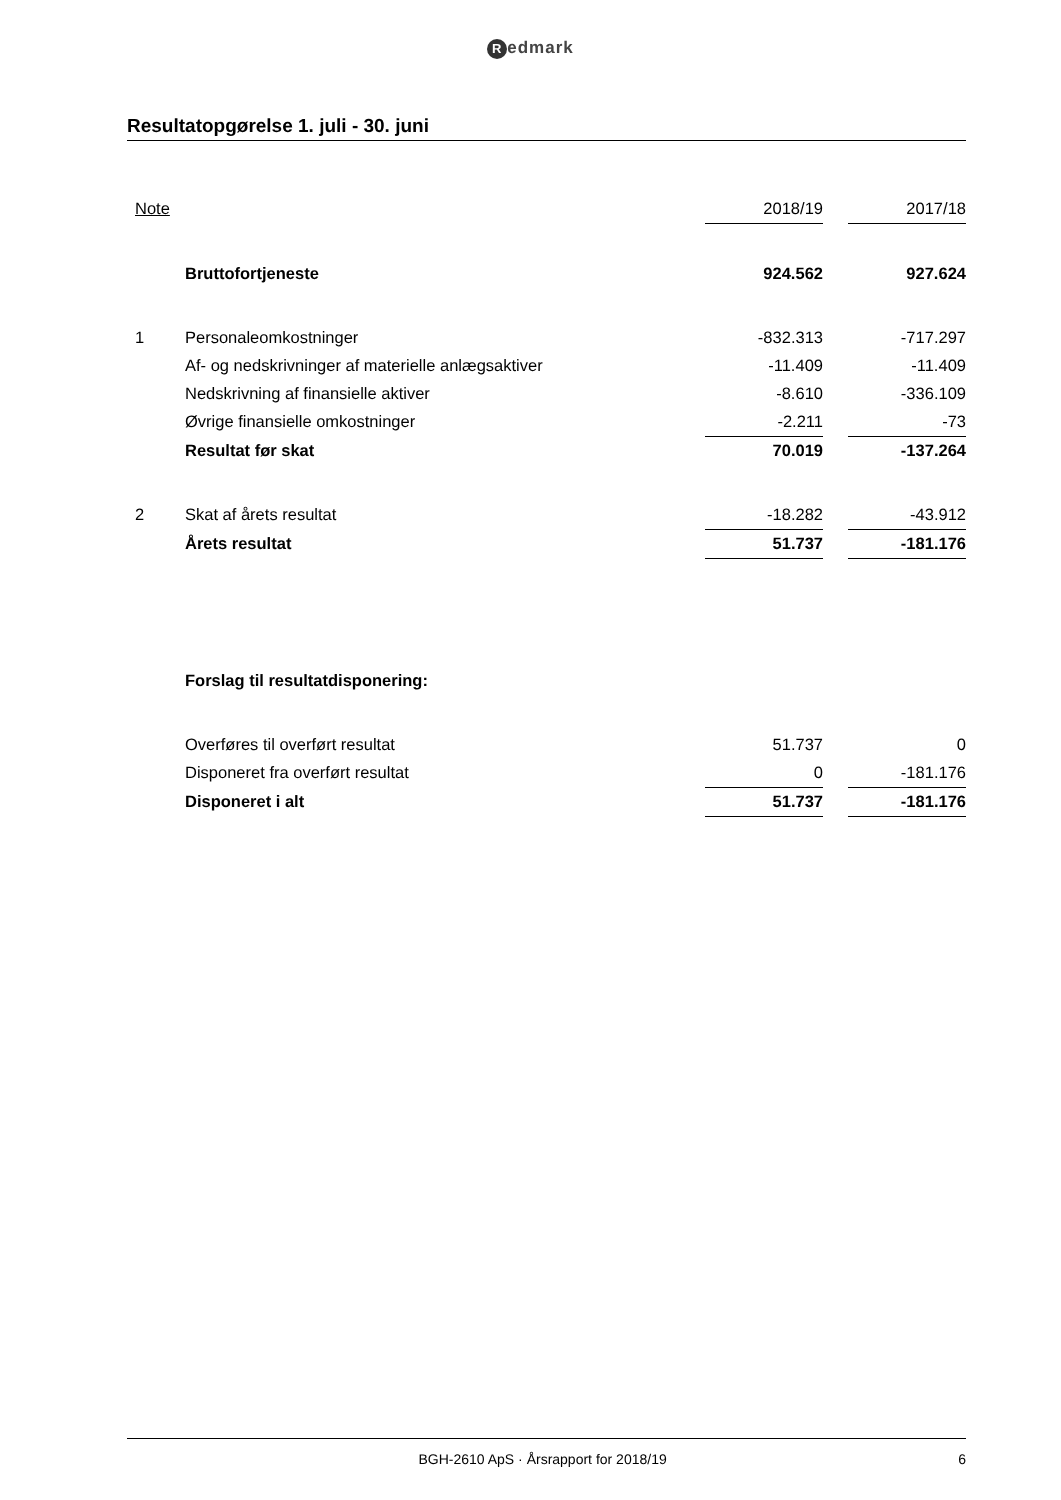Redmark
Resultatopgørelse 1. juli - 30. juni
| Note | | 2018/19 | | 2017/18 |
| | Bruttofortjeneste | 924.562 | | 927.624 |
| 1 | Personaleomkostninger | -832.313 | | -717.297 |
| | Af- og nedskrivninger af materielle anlægsaktiver | -11.409 | | -11.409 |
| | Nedskrivning af finansielle aktiver | -8.610 | | -336.109 |
| | Øvrige finansielle omkostninger | -2.211 | | -73 |
| | Resultat før skat | 70.019 | | -137.264 |
| 2 | Skat af årets resultat | -18.282 | | -43.912 |
| | Årets resultat | 51.737 | | -181.176 |
| | Forslag til resultatdisponering: | | | |
| | Overføres til overført resultat | 51.737 | | 0 |
| | Disponeret fra overført resultat | 0 | | -181.176 |
| | Disponeret i alt | 51.737 | | -181.176 |
BGH-2610 ApS · Årsrapport for 2018/19
6